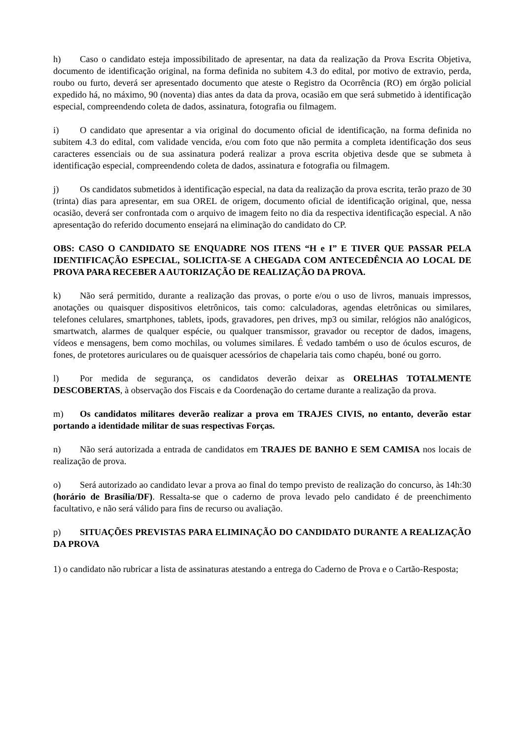h) Caso o candidato esteja impossibilitado de apresentar, na data da realização da Prova Escrita Objetiva, documento de identificação original, na forma definida no subitem 4.3 do edital, por motivo de extravio, perda, roubo ou furto, deverá ser apresentado documento que ateste o Registro da Ocorrência (RO) em órgão policial expedido há, no máximo, 90 (noventa) dias antes da data da prova, ocasião em que será submetido à identificação especial, compreendendo coleta de dados, assinatura, fotografia ou filmagem.
i) O candidato que apresentar a via original do documento oficial de identificação, na forma definida no subitem 4.3 do edital, com validade vencida, e/ou com foto que não permita a completa identificação dos seus caracteres essenciais ou de sua assinatura poderá realizar a prova escrita objetiva desde que se submeta à identificação especial, compreendendo coleta de dados, assinatura e fotografia ou filmagem.
j) Os candidatos submetidos à identificação especial, na data da realização da prova escrita, terão prazo de 30 (trinta) dias para apresentar, em sua OREL de origem, documento oficial de identificação original, que, nessa ocasião, deverá ser confrontada com o arquivo de imagem feito no dia da respectiva identificação especial. A não apresentação do referido documento ensejará na eliminação do candidato do CP.
OBS: CASO O CANDIDATO SE ENQUADRE NOS ITENS “H e I” E TIVER QUE PASSAR PELA IDENTIFICAÇÃO ESPECIAL, SOLICITA-SE A CHEGADA COM ANTECEDÊNCIA AO LOCAL DE PROVA PARA RECEBER A AUTORIZAÇÃO DE REALIZAÇÃO DA PROVA.
k) Não será permitido, durante a realização das provas, o porte e/ou o uso de livros, manuais impressos, anotações ou quaisquer dispositivos eletrônicos, tais como: calculadoras, agendas eletrônicas ou similares, telefones celulares, smartphones, tablets, ipods, gravadores, pen drives, mp3 ou similar, relógios não analógicos, smartwatch, alarmes de qualquer espécie, ou qualquer transmissor, gravador ou receptor de dados, imagens, vídeos e mensagens, bem como mochilas, ou volumes similares. É vedado também o uso de óculos escuros, de fones, de protetores auriculares ou de quaisquer acessórios de chapelaria tais como chapéu, boné ou gorro.
l) Por medida de segurança, os candidatos deverão deixar as ORELHAS TOTALMENTE DESCOBERTAS, à observação dos Fiscais e da Coordenação do certame durante a realização da prova.
m) Os candidatos militares deverão realizar a prova em TRAJES CIVIS, no entanto, deverão estar portando a identidade militar de suas respectivas Forças.
n) Não será autorizada a entrada de candidatos em TRAJES DE BANHO E SEM CAMISA nos locais de realização de prova.
o) Será autorizado ao candidato levar a prova ao final do tempo previsto de realização do concurso, às 14h:30 (horário de Brasília/DF). Ressalta-se que o caderno de prova levado pelo candidato é de preenchimento facultativo, e não será válido para fins de recurso ou avaliação.
p) SITUAÇÕES PREVISTAS PARA ELIMINAÇÃO DO CANDIDATO DURANTE A REALIZAÇÃO DA PROVA
1) o candidato não rubricar a lista de assinaturas atestando a entrega do Caderno de Prova e o Cartão-Resposta;